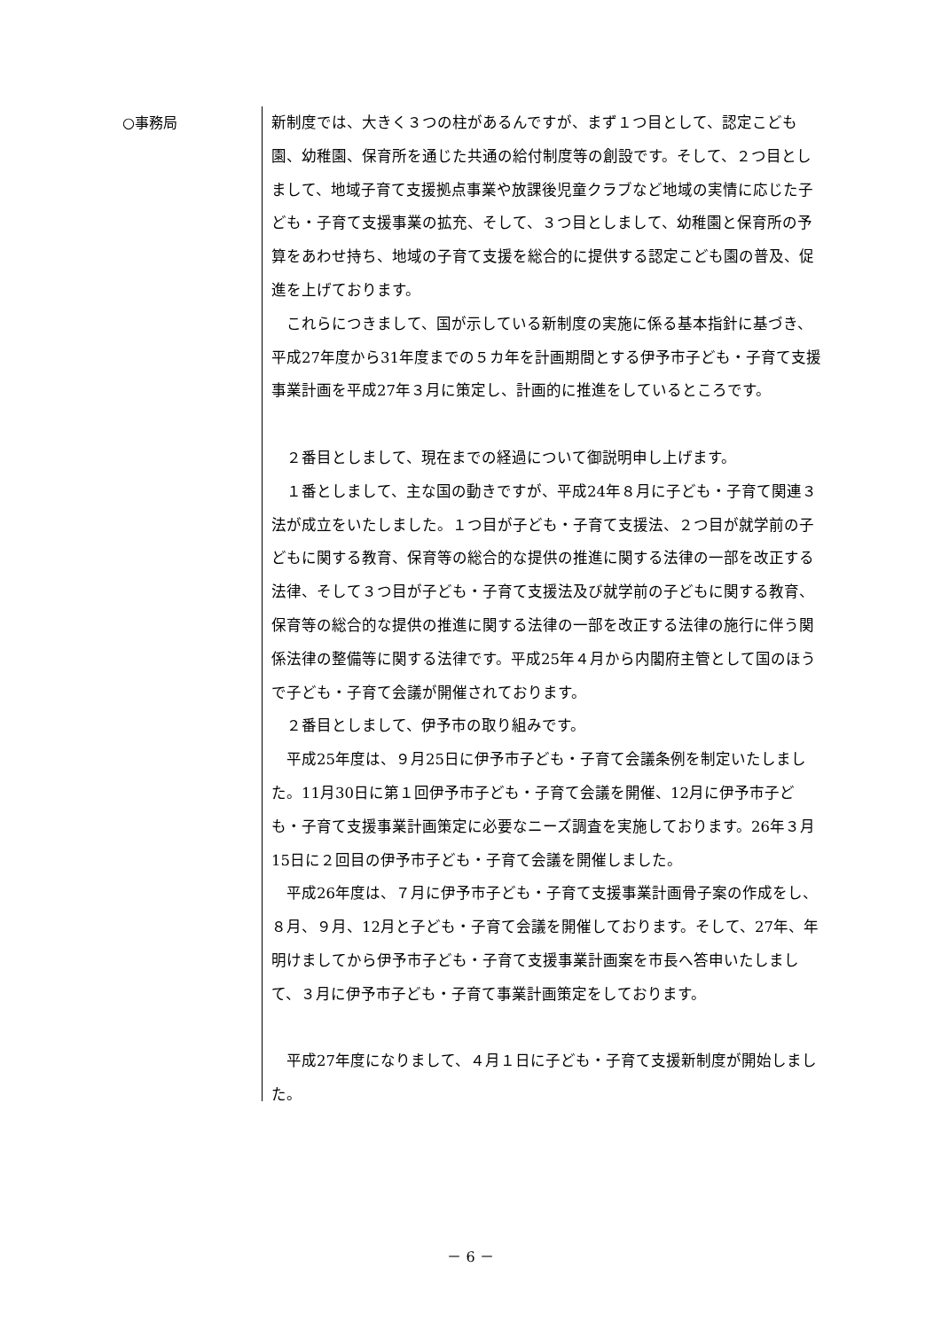○事務局
新制度では、大きく３つの柱があるんですが、まず１つ目として、認定こども園、幼稚園、保育所を通じた共通の給付制度等の創設です。そして、２つ目としまして、地域子育て支援拠点事業や放課後児童クラブなど地域の実情に応じた子ども・子育て支援事業の拡充、そして、３つ目としまして、幼稚園と保育所の予算をあわせ持ち、地域の子育て支援を総合的に提供する認定こども園の普及、促進を上げております。
　これらにつきまして、国が示している新制度の実施に係る基本指針に基づき、平成27年度から31年度までの５カ年を計画期間とする伊予市子ども・子育て支援事業計画を平成27年３月に策定し、計画的に推進をしているところです。
　２番目としまして、現在までの経過について御説明申し上げます。
　１番としまして、主な国の動きですが、平成24年８月に子ども・子育て関連３法が成立をいたしました。１つ目が子ども・子育て支援法、２つ目が就学前の子どもに関する教育、保育等の総合的な提供の推進に関する法律の一部を改正する法律、そして３つ目が子ども・子育て支援法及び就学前の子どもに関する教育、保育等の総合的な提供の推進に関する法律の一部を改正する法律の施行に伴う関係法律の整備等に関する法律です。平成25年４月から内閣府主管として国のほうで子ども・子育て会議が開催されております。
　２番目としまして、伊予市の取り組みです。
　平成25年度は、９月25日に伊予市子ども・子育て会議条例を制定いたしました。11月30日に第１回伊予市子ども・子育て会議を開催、12月に伊予市子ども・子育て支援事業計画策定に必要なニーズ調査を実施しております。26年３月15日に２回目の伊予市子ども・子育て会議を開催しました。
　平成26年度は、７月に伊予市子ども・子育て支援事業計画骨子案の作成をし、８月、９月、12月と子ども・子育て会議を開催しております。そして、27年、年明けましてから伊予市子ども・子育て支援事業計画案を市長へ答申いたしまして、３月に伊予市子ども・子育て事業計画策定をしております。
　平成27年度になりまして、４月１日に子ども・子育て支援新制度が開始しました。
－ 6 －